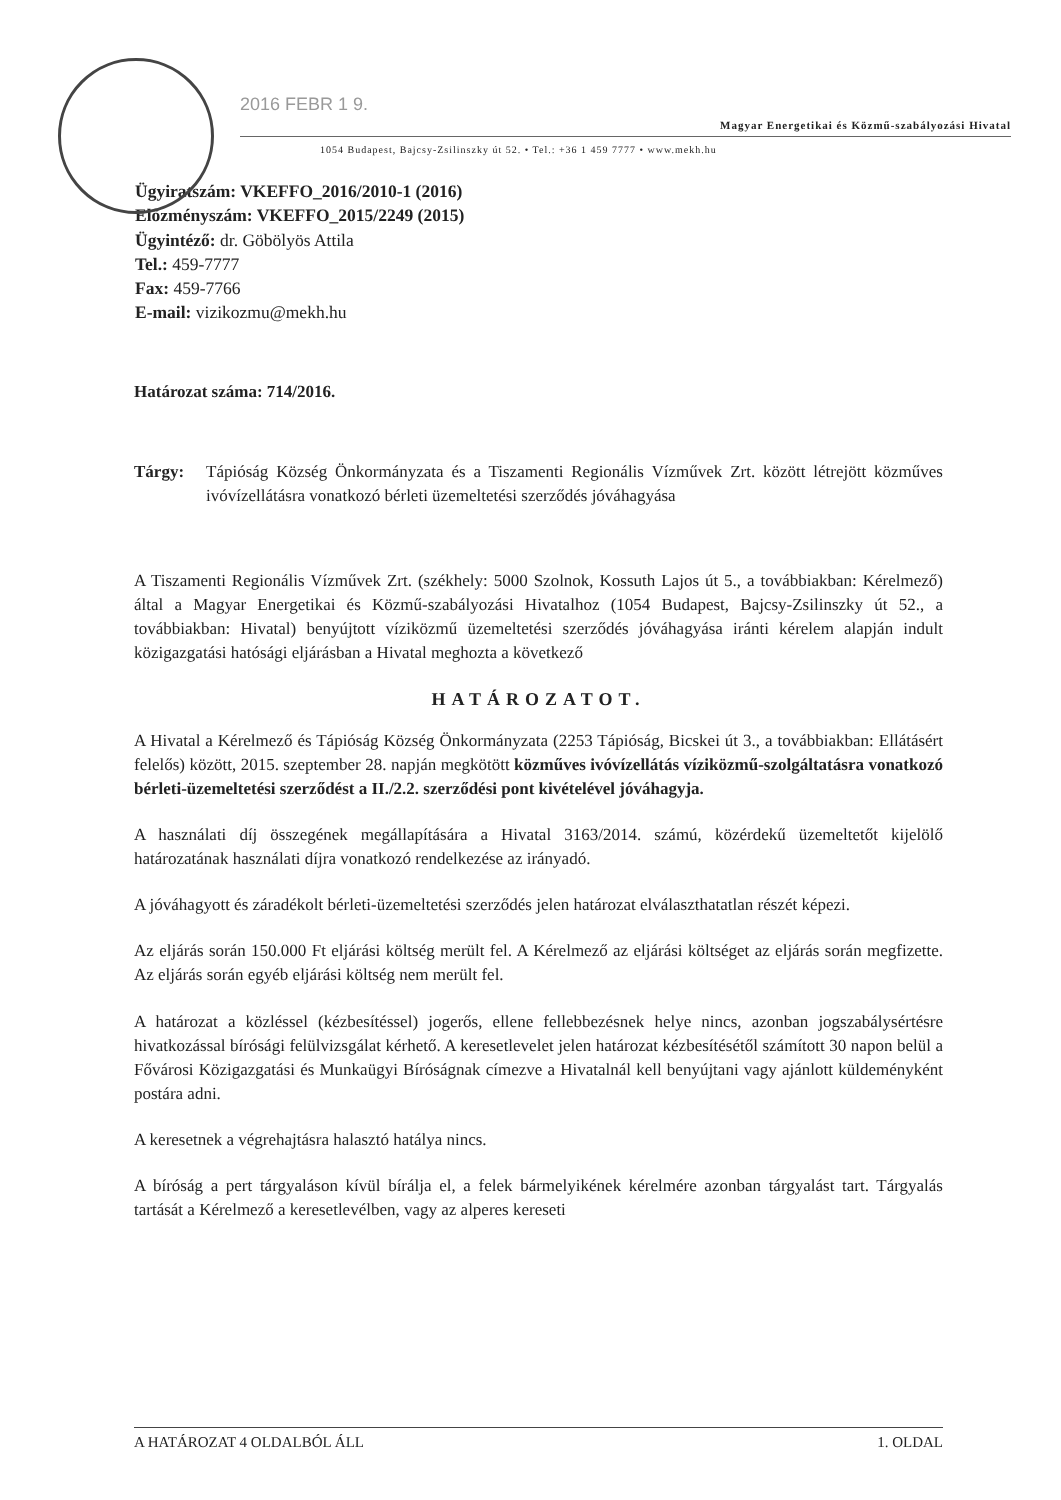2016 FEBR 1 9.
Magyar Energetikai és Közmű-szabályozási Hivatal
1054 Budapest, Bajcsy-Zsilinszky út 52. • Tel.: +36 1 459 7777 • www.mekh.hu
Ügyiratszám: VKEFFO_2016/2010-1 (2016)
Előzményszám: VKEFFO_2015/2249 (2015)
Ügyintéző: dr. Göbölyös Attila
Tel.: 459-7777
Fax: 459-7766
E-mail: vizikozmu@mekh.hu
Határozat száma: 714/2016.
Tárgy: Tápióság Község Önkormányzata és a Tiszamenti Regionális Vízművek Zrt. között létrejött közműves ivóvízellátásra vonatkozó bérleti üzemeltetési szerződés jóváhagyása
A Tiszamenti Regionális Vízművek Zrt. (székhely: 5000 Szolnok, Kossuth Lajos út 5., a továbbiakban: Kérelmező) által a Magyar Energetikai és Közmű-szabályozási Hivatalhoz (1054 Budapest, Bajcsy-Zsilinszky út 52., a továbbiakban: Hivatal) benyújtott víziközmű üzemeltetési szerződés jóváhagyása iránti kérelem alapján indult közigazgatási hatósági eljárásban a Hivatal meghozta a következő
HATÁROZATOT.
A Hivatal a Kérelmező és Tápióság Község Önkormányzata (2253 Tápióság, Bicskei út 3., a továbbiakban: Ellátásért felelős) között, 2015. szeptember 28. napján megkötött közműves ivóvízellátás víziközmű-szolgáltatásra vonatkozó bérleti-üzemeltetési szerződést a II./2.2. szerződési pont kivételével jóváhagyja.
A használati díj összegének megállapítására a Hivatal 3163/2014. számú, közérdekű üzemeltetőt kijelölő határozatának használati díjra vonatkozó rendelkezése az irányadó.
A jóváhagyott és záradékolt bérleti-üzemeltetési szerződés jelen határozat elválaszthatatlan részét képezi.
Az eljárás során 150.000 Ft eljárási költség merült fel. A Kérelmező az eljárási költséget az eljárás során megfizette. Az eljárás során egyéb eljárási költség nem merült fel.
A határozat a közléssel (kézbesítéssel) jogerős, ellene fellebbezésnek helye nincs, azonban jogszabálysértésre hivatkozással bírósági felülvizsgálat kérhető. A keresetlevelet jelen határozat kézbesítésétől számított 30 napon belül a Fővárosi Közigazgatási és Munkaügyi Bíróságnak címezve a Hivatalnál kell benyújtani vagy ajánlott küldeményként postára adni.
A keresetnek a végrehajtásra halasztó hatálya nincs.
A bíróság a pert tárgyaláson kívül bírálja el, a felek bármelyikének kérelmére azonban tárgyalást tart. Tárgyalás tartását a Kérelmező a keresetlevélben, vagy az alperes kereseti
A HATÁROZAT 4 OLDALBÓL ÁLL 1. OLDAL